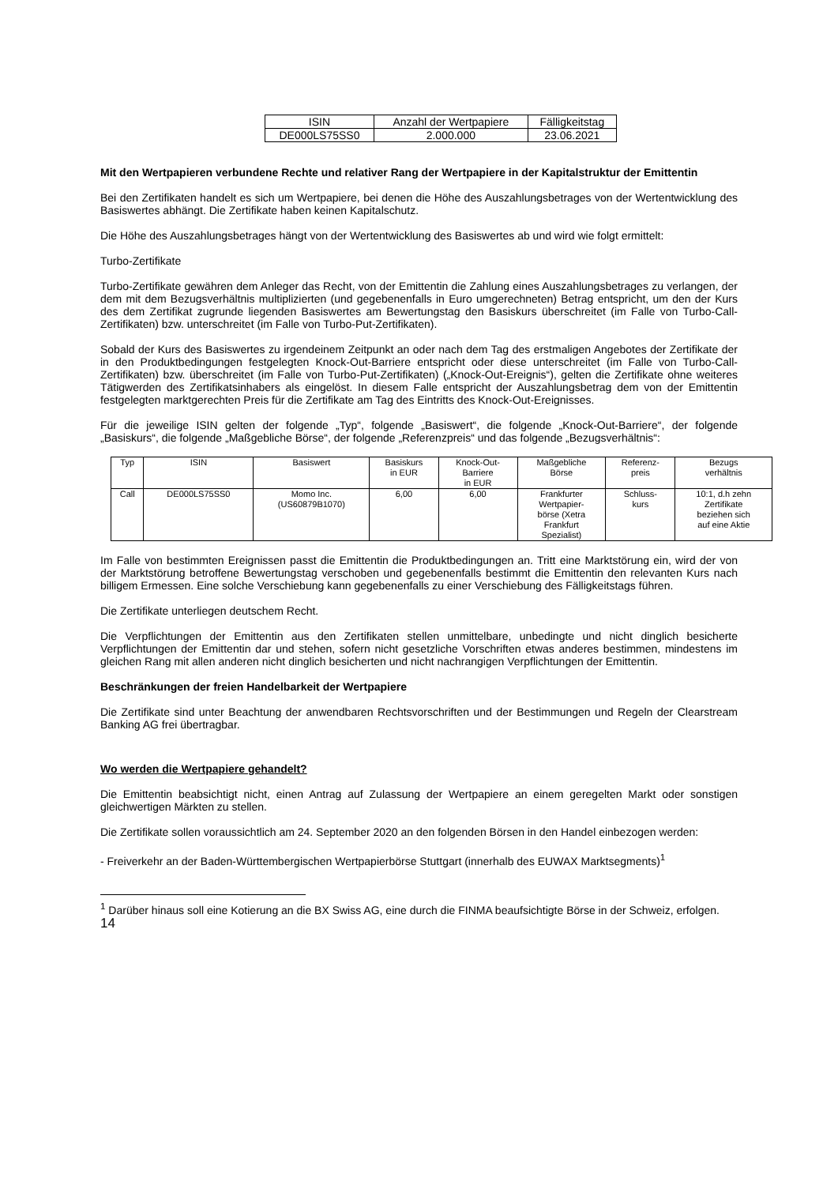| ISIN | Anzahl der Wertpapiere | Fälligkeitstag |
| --- | --- | --- |
| DE000LS75SS0 | 2.000.000 | 23.06.2021 |
Mit den Wertpapieren verbundene Rechte und relativer Rang der Wertpapiere in der Kapitalstruktur der Emittentin
Bei den Zertifikaten handelt es sich um Wertpapiere, bei denen die Höhe des Auszahlungsbetrages von der Wertentwicklung des Basiswertes abhängt. Die Zertifikate haben keinen Kapitalschutz.
Die Höhe des Auszahlungsbetrages hängt von der Wertentwicklung des Basiswertes ab und wird wie folgt ermittelt:
Turbo-Zertifikate
Turbo-Zertifikate gewähren dem Anleger das Recht, von der Emittentin die Zahlung eines Auszahlungsbetrages zu verlangen, der dem mit dem Bezugsverhältnis multiplizierten (und gegebenenfalls in Euro umgerechneten) Betrag entspricht, um den der Kurs des dem Zertifikat zugrunde liegenden Basiswertes am Bewertungstag den Basiskurs überschreitet (im Falle von Turbo-Call-Zertifikaten) bzw. unterschreitet (im Falle von Turbo-Put-Zertifikaten).
Sobald der Kurs des Basiswertes zu irgendeinem Zeitpunkt an oder nach dem Tag des erstmaligen Angebotes der Zertifikate der in den Produktbedingungen festgelegten Knock-Out-Barriere entspricht oder diese unterschreitet (im Falle von Turbo-Call-Zertifikaten) bzw. überschreitet (im Falle von Turbo-Put-Zertifikaten) („Knock-Out-Ereignis“), gelten die Zertifikate ohne weiteres Tätigwerden des Zertifikatsinhabers als eingelöst. In diesem Falle entspricht der Auszahlungsbetrag dem von der Emittentin festgelegten marktgerechten Preis für die Zertifikate am Tag des Eintritts des Knock-Out-Ereignisses.
Für die jeweilige ISIN gelten der folgende „Typ“, folgende „Basiswert“, die folgende „Knock-Out-Barriere“, der folgende „Basiskurs“, die folgende „Maßgebliche Börse“, der folgende „Referenzpreis“ und das folgende „Bezugsverhältnis“:
| Typ | ISIN | Basiswert | Basiskurs in EUR | Knock-Out- Barriere in EUR | Maßgebliche Börse | Referenz- preis | Bezugs verhältnis |
| --- | --- | --- | --- | --- | --- | --- | --- |
| Call | DE000LS75SS0 | Momo Inc. (US60879B1070) | 6,00 | 6,00 | Frankfurter Wertpapier- börse (Xetra Frankfurt Spezialist) | Schluss- kurs | 10:1, d.h zehn Zertifikate beziehen sich auf eine Aktie |
Im Falle von bestimmten Ereignissen passt die Emittentin die Produktbedingungen an. Tritt eine Marktstörung ein, wird der von der Marktstörung betroffene Bewertungstag verschoben und gegebenenfalls bestimmt die Emittentin den relevanten Kurs nach billigem Ermessen. Eine solche Verschiebung kann gegebenenfalls zu einer Verschiebung des Fälligkeitstags führen.
Die Zertifikate unterliegen deutschem Recht.
Die Verpflichtungen der Emittentin aus den Zertifikaten stellen unmittelbare, unbedingte und nicht dinglich besicherte Verpflichtungen der Emittentin dar und stehen, sofern nicht gesetzliche Vorschriften etwas anderes bestimmen, mindestens im gleichen Rang mit allen anderen nicht dinglich besicherten und nicht nachrangigen Verpflichtungen der Emittentin.
Beschränkungen der freien Handelbarkeit der Wertpapiere
Die Zertifikate sind unter Beachtung der anwendbaren Rechtsvorschriften und der Bestimmungen und Regeln der Clearstream Banking AG frei übertragbar.
Wo werden die Wertpapiere gehandelt?
Die Emittentin beabsichtigt nicht, einen Antrag auf Zulassung der Wertpapiere an einem geregelten Markt oder sonstigen gleichwertigen Märkten zu stellen.
Die Zertifikate sollen voraussichtlich am 24. September 2020 an den folgenden Börsen in den Handel einbezogen werden:
- Freiverkehr an der Baden-Württembergischen Wertpapierbörse Stuttgart (innerhalb des EUWAX Marktsegments)<sup>1</sup>
<sup>1</sup> Darüber hinaus soll eine Kotierung an die BX Swiss AG, eine durch die FINMA beaufsichtigte Börse in der Schweiz, erfolgen.
14